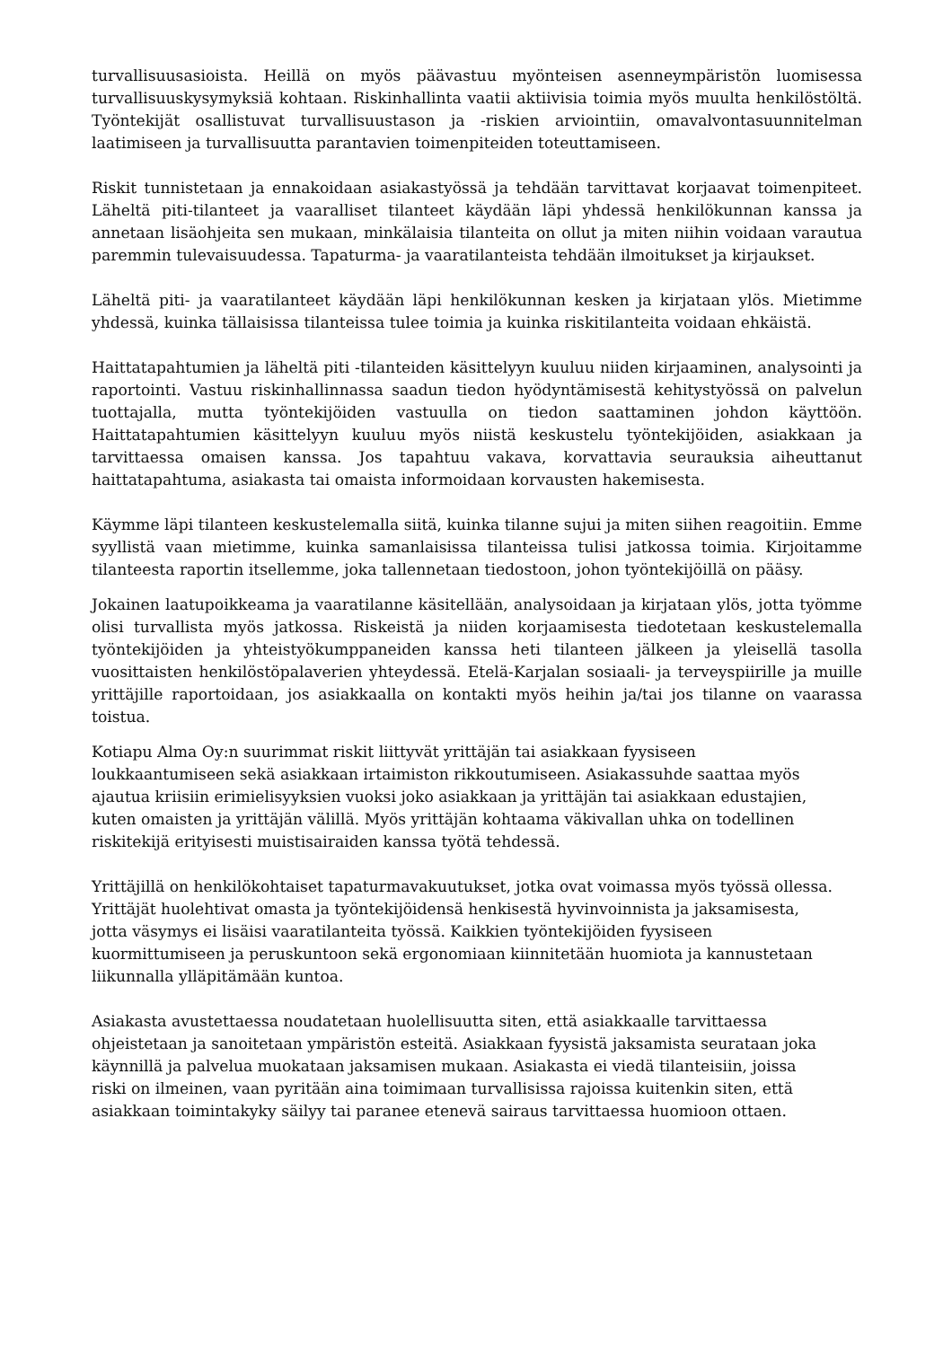turvallisuusasioista. Heillä on myös päävastuu myönteisen asenneympäristön luomisessa turvallisuuskysymyksiä kohtaan. Riskinhallinta vaatii aktiivisia toimia myös muulta henkilöstöltä. Työntekijät osallistuvat turvallisuustason ja -riskien arviointiin, omavalvontasuunnitelman laatimiseen ja turvallisuutta parantavien toimenpiteiden toteuttamiseen.
Riskit tunnistetaan ja ennakoidaan asiakastyössä ja tehdään tarvittavat korjaavat toimenpiteet. Läheltä piti-tilanteet ja vaaralliset tilanteet käydään läpi yhdessä henkilökunnan kanssa ja annetaan lisäohjeita sen mukaan, minkälaisia tilanteita on ollut ja miten niihin voidaan varautua paremmin tulevaisuudessa. Tapaturma- ja vaaratilanteista tehdään ilmoitukset ja kirjaukset.
Läheltä piti- ja vaaratilanteet käydään läpi henkilökunnan kesken ja kirjataan ylös. Mietimme yhdessä, kuinka tällaisissa tilanteissa tulee toimia ja kuinka riskitilanteita voidaan ehkäistä.
Haittatapahtumien ja läheltä piti -tilanteiden käsittelyyn kuuluu niiden kirjaaminen, analysointi ja raportointi. Vastuu riskinhallinnassa saadun tiedon hyödyntämisestä kehitystyössä on palvelun tuottajalla, mutta työntekijöiden vastuulla on tiedon saattaminen johdon käyttöön. Haittatapahtumien käsittelyyn kuuluu myös niistä keskustelu työntekijöiden, asiakkaan ja tarvittaessa omaisen kanssa. Jos tapahtuu vakava, korvattavia seurauksia aiheuttanut haittatapahtuma, asiakasta tai omaista informoidaan korvausten hakemisesta.
Käymme läpi tilanteen keskustelemalla siitä, kuinka tilanne sujui ja miten siihen reagoitiin. Emme syyllistä vaan mietimme, kuinka samanlaisissa tilanteissa tulisi jatkossa toimia. Kirjoitamme tilanteesta raportin itsellemme, joka tallennetaan tiedostoon, johon työntekijöillä on pääsy.
Jokainen laatupoikkeama ja vaaratilanne käsitellään, analysoidaan ja kirjataan ylös, jotta työmme olisi turvallista myös jatkossa. Riskeistä ja niiden korjaamisesta tiedotetaan keskustelemalla työntekijöiden ja yhteistyökumppaneiden kanssa heti tilanteen jälkeen ja yleisellä tasolla vuosittaisten henkilöstöpalaverien yhteydessä. Etelä-Karjalan sosiaali- ja terveyspiirille ja muille yrittäjille raportoidaan, jos asiakkaalla on kontakti myös heihin ja/tai jos tilanne on vaarassa toistua.
Kotiapu Alma Oy:n suurimmat riskit liittyvät yrittäjän tai asiakkaan fyysiseen
loukkaantumiseen sekä asiakkaan irtaimiston rikkoutumiseen. Asiakassuhde saattaa myös
ajautua kriisiin erimielisyyksien vuoksi joko asiakkaan ja yrittäjän tai asiakkaan edustajien,
kuten omaisten ja yrittäjän välillä. Myös yrittäjän kohtaama väkivallan uhka on todellinen
riskitekijä erityisesti muistisairaiden kanssa työtä tehdessä.
Yrittäjillä on henkilökohtaiset tapaturmavakuutukset, jotka ovat voimassa myös työssä ollessa.
Yrittäjät huolehtivat omasta ja työntekijöidensä henkisestä hyvinvoinnista ja jaksamisesta,
jotta väsymys ei lisäisi vaaratilanteita työssä. Kaikkien työntekijöiden fyysiseen
kuormittumiseen ja peruskuntoon sekä ergonomiaan kiinnitetään huomiota ja kannustetaan
liikunnalla ylläpitämään kuntoa.
Asiakasta avustettaessa noudatetaan huolellisuutta siten, että asiakkaalle tarvittaessa
ohjeistetaan ja sanoitetaan ympäristön esteitä. Asiakkaan fyysistä jaksamista seurataan joka
käynnillä ja palvelua muokataan jaksamisen mukaan. Asiakasta ei viedä tilanteisiin, joissa
riski on ilmeinen, vaan pyritään aina toimimaan turvallisissa rajoissa kuitenkin siten, että
asiakkaan toimintakyky säilyy tai paranee etenevä sairaus tarvittaessa huomioon ottaen.